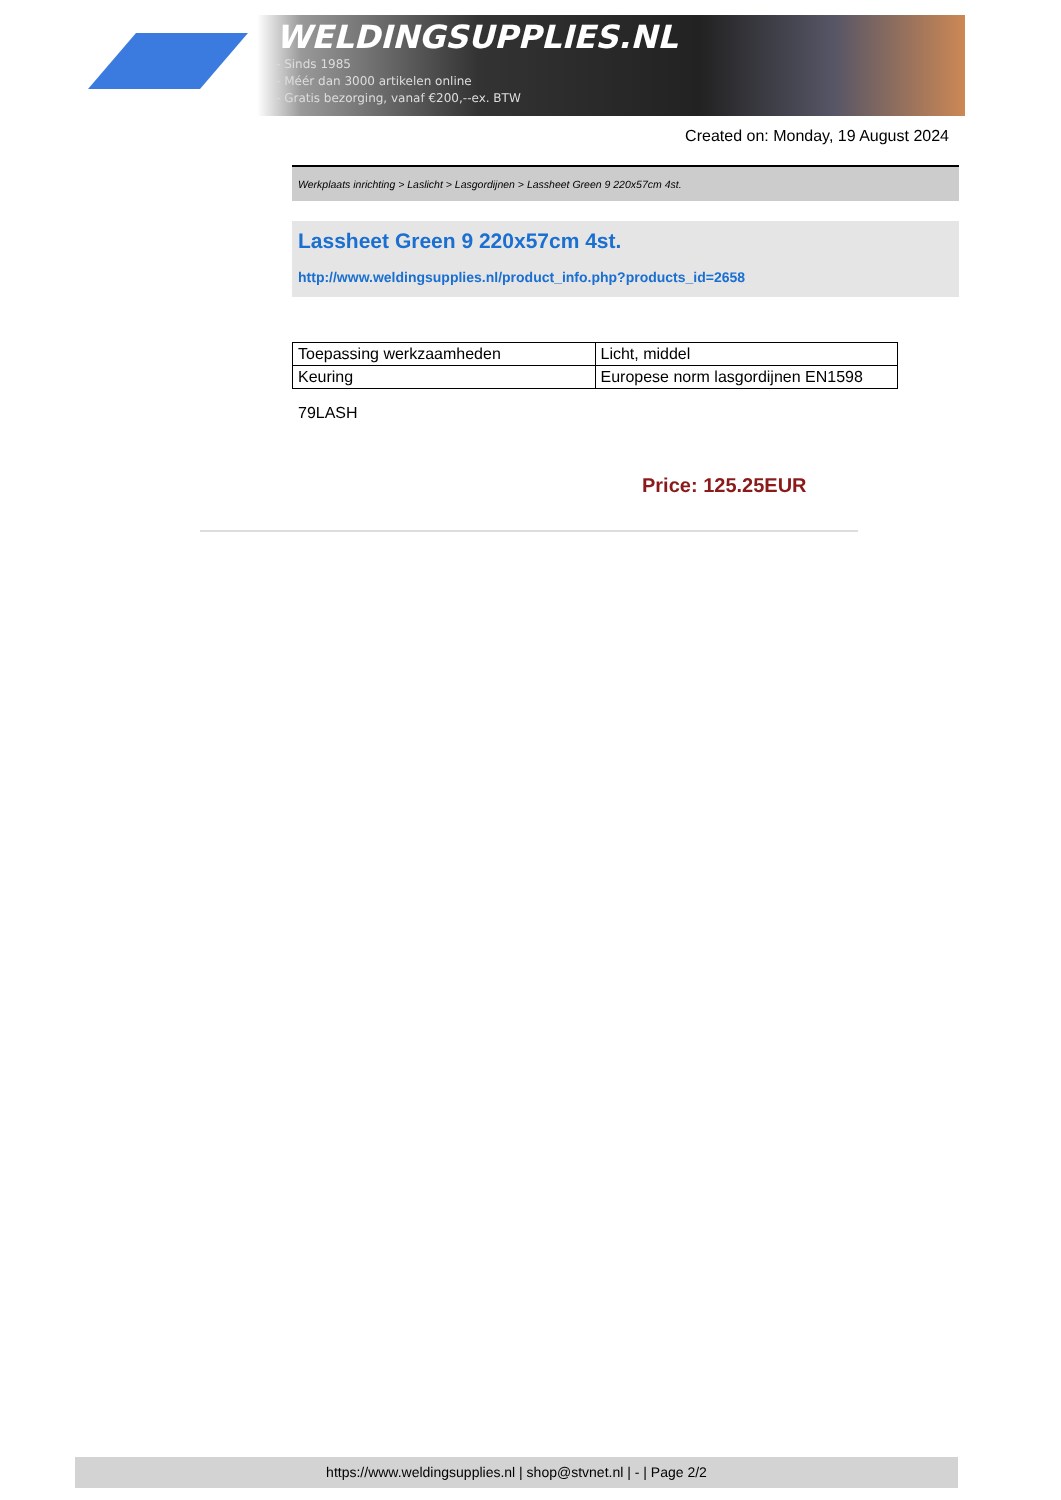WELDINGSUPPLIES.NL
- Sinds 1985
- Méér dan 3000 artikelen online
- Gratis bezorging, vanaf €200,--ex. BTW
Created on: Monday, 19 August 2024
Werkplaats inrichting > Laslicht > Lasgordijnen > Lassheet Green 9 220x57cm 4st.
Lassheet Green 9 220x57cm 4st.
http://www.weldingsupplies.nl/product_info.php?products_id=2658
| Toepassing werkzaamheden | Licht, middel |
| Keuring | Europese norm lasgordijnen EN1598 |
79LASH
Price: 125.25EUR
https://www.weldingsupplies.nl | shop@stvnet.nl | - | Page 2/2